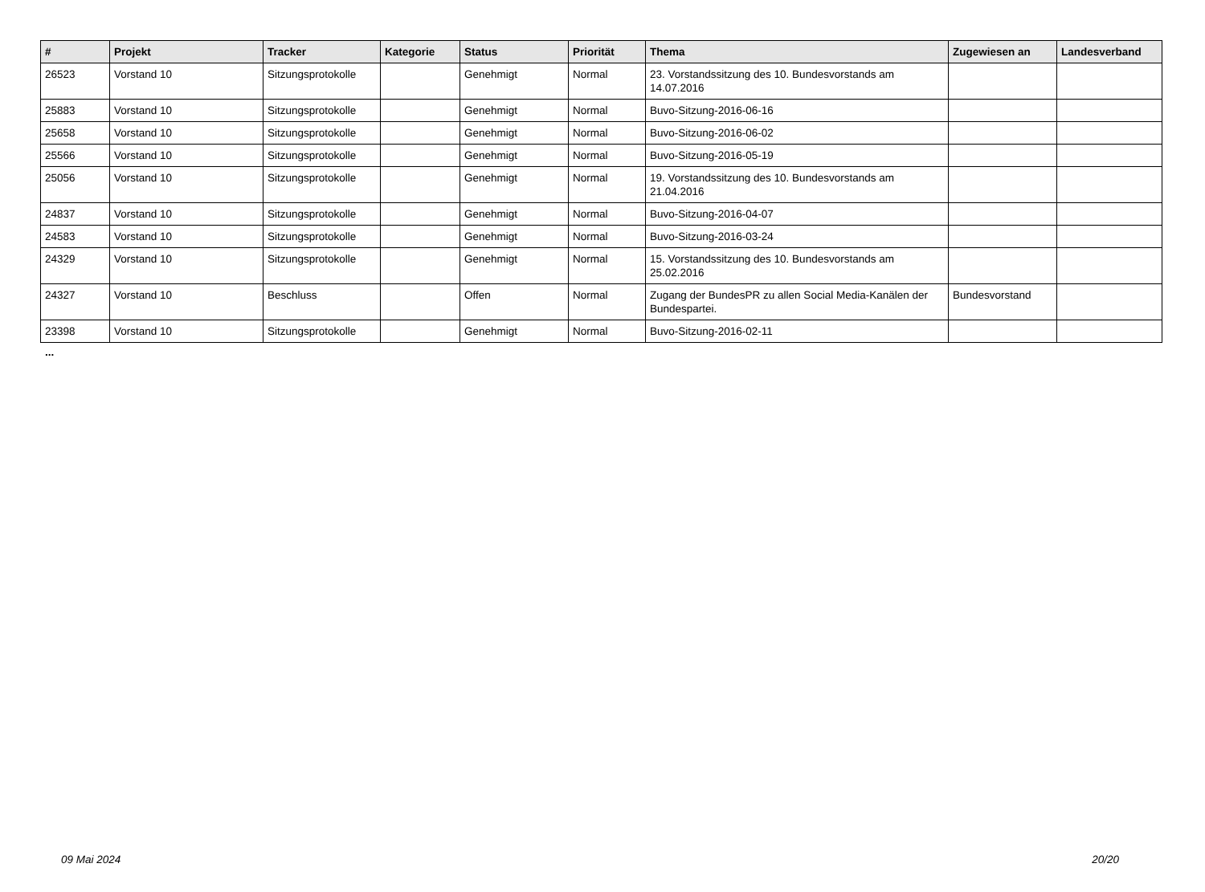| # | Projekt | Tracker | Kategorie | Status | Priorität | Thema | Zugewiesen an | Landesverband |
| --- | --- | --- | --- | --- | --- | --- | --- | --- |
| 26523 | Vorstand 10 | Sitzungsprotokolle | | Genehmigt | Normal | 23. Vorstandssitzung des 10. Bundesvorstands am 14.07.2016 | | |
| 25883 | Vorstand 10 | Sitzungsprotokolle | | Genehmigt | Normal | Buvo-Sitzung-2016-06-16 | | |
| 25658 | Vorstand 10 | Sitzungsprotokolle | | Genehmigt | Normal | Buvo-Sitzung-2016-06-02 | | |
| 25566 | Vorstand 10 | Sitzungsprotokolle | | Genehmigt | Normal | Buvo-Sitzung-2016-05-19 | | |
| 25056 | Vorstand 10 | Sitzungsprotokolle | | Genehmigt | Normal | 19. Vorstandssitzung des 10. Bundesvorstands am 21.04.2016 | | |
| 24837 | Vorstand 10 | Sitzungsprotokolle | | Genehmigt | Normal | Buvo-Sitzung-2016-04-07 | | |
| 24583 | Vorstand 10 | Sitzungsprotokolle | | Genehmigt | Normal | Buvo-Sitzung-2016-03-24 | | |
| 24329 | Vorstand 10 | Sitzungsprotokolle | | Genehmigt | Normal | 15. Vorstandssitzung des 10. Bundesvorstands am 25.02.2016 | | |
| 24327 | Vorstand 10 | Beschluss | | Offen | Normal | Zugang der BundesPR zu allen Social Media-Kanälen der Bundespartei. | Bundesvorstand | |
| 23398 | Vorstand 10 | Sitzungsprotokolle | | Genehmigt | Normal | Buvo-Sitzung-2016-02-11 | | |
...
09 Mai 2024 20/20